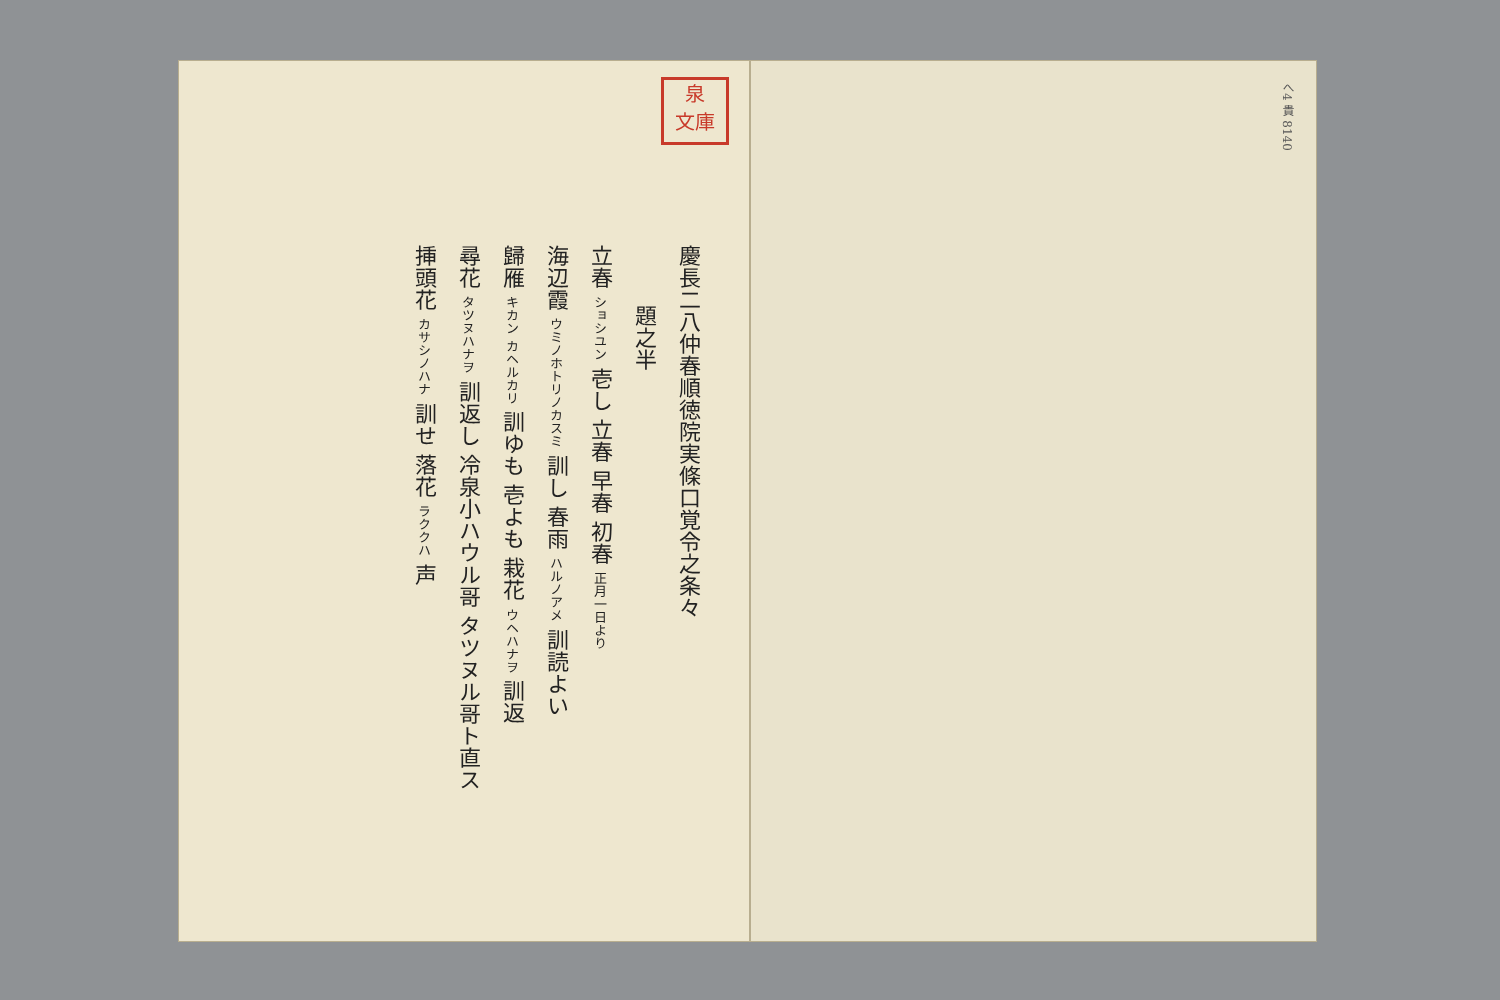泉
文庫
慶長二八仲春順徳院実條口覚令之条々
題之半
立春 ショシユン 壱し 立春 早春 初春 正月一日より
海辺霞 ウミノホトリノカスミ 訓し 春雨 ハルノアメ 訓読よい
歸雁 キカン カヘルカリ 訓ゆも 壱よも 栽花 ウヘハナヲ 訓返
尋花 タツヌハナヲ 訓返し 冷泉小ハウル哥 タツヌル哥ト直ス
挿頭花 カサシノハナ 訓せ 落花 ラククハ 声
へ4 貴 8140